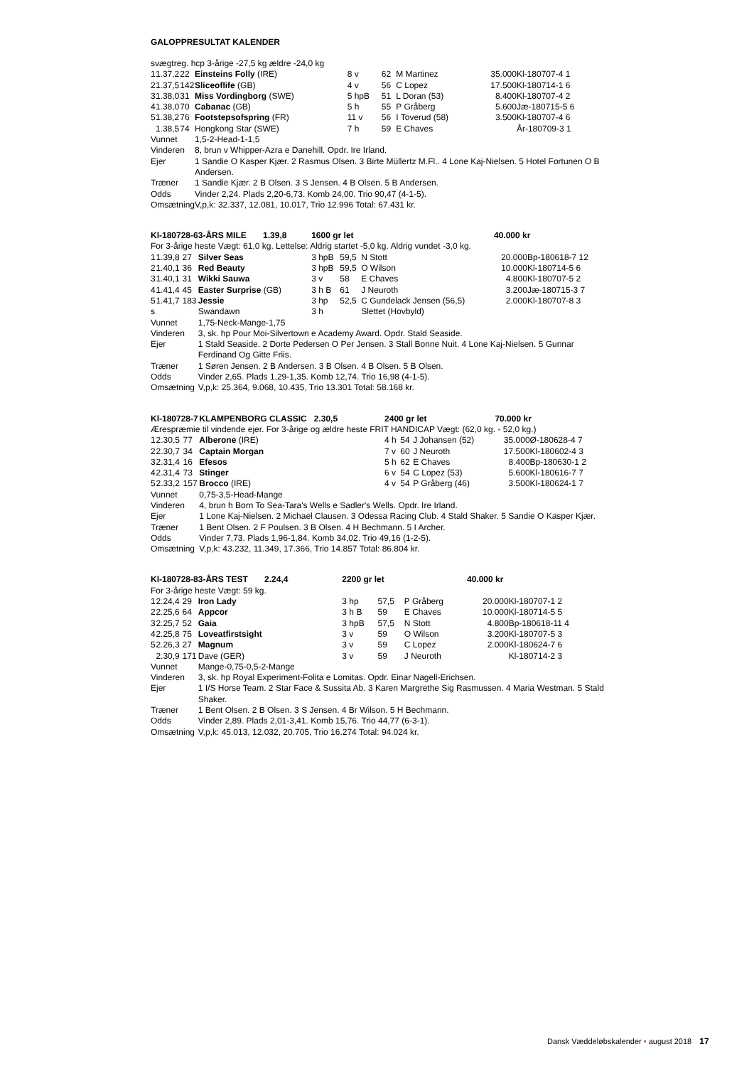GALOPPRESULTAT KALENDER
| svægtreg. hcp 3-årige -27,5 kg ældre -24,0 kg | | | | | | | | |
| 1 | 1.37,2 | 22 | Einsteins Folly (IRE) | 8 v | 62 | M Martinez | 35.000 | Kl-180707-4 1 |
| 2 | 1.37,5 | 142 | Sliceoflife (GB) | 4 v | 56 | C Lopez | 17.500 | Kl-180714-1 6 |
| 3 | 1.38,0 | 31 | Miss Vordingborg (SWE) | 5 hpB | 51 | L Doran (53) | 8.400 | Kl-180707-4 2 |
| 4 | 1.38,0 | 70 | Cabanac (GB) | 5 h | 55 | P Gråberg | 5.600 | Jæ-180715-5 6 |
| 5 | 1.38,2 | 76 | Footstepsofspring (FR) | 11 v | 56 | I Toverud (58) | 3.500 | Kl-180707-4 6 |
| | 1.38,5 | 74 | Hongkong Star (SWE) | 7 h | 59 | E Chaves | | År-180709-3 1 |
| Vunnet | | | 1,5-2-Head-1-1,5 | | | | | |
| Vinderen | | | 8, brun v Whipper-Azra e Danehill. Opdr. Ire Irland. | | | | | |
| Ejer | | | 1 Sandie O Kasper Kjær. 2 Rasmus Olsen. 3 Birte Müllertz M.Fl.. 4 Lone Kaj-Nielsen. 5 Hotel Fortunen O B Andersen. | | | | | |
| Træner | | | 1 Sandie Kjær. 2 B Olsen. 3 S Jensen. 4 B Olsen. 5 B Andersen. | | | | | |
| Odds | | | Vinder 2,24. Plads 2,20-6,73. Komb 24,00. Trio 90,47 (4-1-5). | | | | | |
| Omsætning | | | V,p,k: 32.337, 12.081, 10.017, Trio 12.996 Total: 67.431 kr. | | | | | |
| Kl-180728-6 | | | 3-ÅRS MILE 1.39,8 | 1600 gr let | | | 40.000 kr | |
| For 3-årige heste Vægt: 61,0 kg. Lettelse: Aldrig startet -5,0 kg. Aldrig vundet -3,0 kg. | | | | | | | | |
| 1 | 1.39,8 | 27 | Silver Seas | 3 hpB | 59,5 | N Stott | 20.000 | Bp-180618-7 12 |
| 2 | 1.40,1 | 36 | Red Beauty | 3 hpB | 59,5 | O Wilson | 10.000 | Kl-180714-5 6 |
| 3 | 1.40,1 | 31 | Wikki Sauwa | 3 v | 58 | E Chaves | 4.800 | Kl-180707-5 2 |
| 4 | 1.41,4 | 45 | Easter Surprise (GB) | 3 h B | 61 | J Neuroth | 3.200 | Jæ-180715-3 7 |
| 5 | 1.41,7 | 183 | Jessie | 3 hp | 52,5 | C Gundelack Jensen (56,5) | 2.000 | Kl-180707-8 3 |
| s | | | Swandawn | 3 h | | Slettet (Hovbyld) | | |
| Vunnet | | | 1,75-Neck-Mange-1,75 | | | | | |
| Vinderen | | | 3, sk. hp Pour Moi-Silvertown e Academy Award. Opdr. Stald Seaside. | | | | | |
| Ejer | | | 1 Stald Seaside. 2 Dorte Pedersen O Per Jensen. 3 Stall Bonne Nuit. 4 Lone Kaj-Nielsen. 5 Gunnar Ferdinand Og Gitte Friis. | | | | | |
| Træner | | | 1 Søren Jensen. 2 B Andersen. 3 B Olsen. 4 B Olsen. 5 B Olsen. | | | | | |
| Odds | | | Vinder 2,65. Plads 1,29-1,35. Komb 12,74. Trio 16,98 (4-1-5). | | | | | |
| Omsætning | | | V,p,k: 25.364, 9.068, 10.435, Trio 13.301 Total: 58.168 kr. | | | | | |
| Kl-180728-7 | | | KLAMPENBORG CLASSIC 2.30,5 | 2400 gr let | | | 70.000 kr | |
| Ærespræmie til vindende ejer. For 3-årige og ældre heste FRIT HANDICAP Vægt: (62,0 kg. - 52,0 kg.) | | | | | | | | |
| 1 | 2.30,5 | 77 | Alberone (IRE) | 4 h | 54 | J Johansen (52) | 35.000 | Ø-180628-4 7 |
| 2 | 2.30,7 | 34 | Captain Morgan | 7 v | 60 | J Neuroth | 17.500 | Kl-180602-4 3 |
| 3 | 2.31,4 | 16 | Efesos | 5 h | 62 | E Chaves | 8.400 | Bp-180630-1 2 |
| 4 | 2.31,4 | 73 | Stinger | 6 v | 54 | C Lopez (53) | 5.600 | Kl-180616-7 7 |
| 5 | 2.33,2 | 157 | Brocco (IRE) | 4 v | 54 | P Gråberg (46) | 3.500 | Kl-180624-1 7 |
| Vunnet | | | 0,75-3,5-Head-Mange | | | | | |
| Vinderen | | | 4, brun h Born To Sea-Tara's Wells e Sadler's Wells. Opdr. Ire Irland. | | | | | |
| Ejer | | | 1 Lone Kaj-Nielsen. 2 Michael Clausen. 3 Odessa Racing Club. 4 Stald Shaker. 5 Sandie O Kasper Kjær. | | | | | |
| Træner | | | 1 Bent Olsen. 2 F Poulsen. 3 B Olsen. 4 H Bechmann. 5 I Archer. | | | | | |
| Odds | | | Vinder 7,73. Plads 1,96-1,84. Komb 34,02. Trio 49,16 (1-2-5). | | | | | |
| Omsætning | | | V,p,k: 43.232, 11.349, 17.366, Trio 14.857 Total: 86.804 kr. | | | | | |
| Kl-180728-8 | | | 3-ÅRS TEST 2.24,4 | 2200 gr let | | | 40.000 kr | |
| For 3-årige heste Vægt: 59 kg. | | | | | | | | |
| 1 | 2.24,4 | 29 | Iron Lady | 3 hp | 57,5 | P Gråberg | 20.000 | Kl-180707-1 2 |
| 2 | 2.25,6 | 64 | Appcor | 3 h B | 59 | E Chaves | 10.000 | Kl-180714-5 5 |
| 3 | 2.25,7 | 52 | Gaia | 3 hpB | 57,5 | N Stott | 4.800 | Bp-180618-11 4 |
| 4 | 2.25,8 | 75 | Loveatfirstsight | 3 v | 59 | O Wilson | 3.200 | Kl-180707-5 3 |
| 5 | 2.26,3 | 27 | Magnum | 3 v | 59 | C Lopez | 2.000 | Kl-180624-7 6 |
| | 2.30,9 | 171 | Dave (GER) | 3 v | 59 | J Neuroth | | Kl-180714-2 3 |
| Vunnet | | | Mange-0,75-0,5-2-Mange | | | | | |
| Vinderen | | | 3, sk. hp Royal Experiment-Folita e Lomitas. Opdr. Einar Nagell-Erichsen. | | | | | |
| Ejer | | | 1 I/S Horse Team. 2 Star Face & Sussita Ab. 3 Karen Margrethe Sig Rasmussen. 4 Maria Westman. 5 Stald Shaker. | | | | | |
| Træner | | | 1 Bent Olsen. 2 B Olsen. 3 S Jensen. 4 Br Wilson. 5 H Bechmann. | | | | | |
| Odds | | | Vinder 2,89. Plads 2,01-3,41. Komb 15,76. Trio 44,77 (6-3-1). | | | | | |
| Omsætning | | | V,p,k: 45.013, 12.032, 20.705, Trio 16.274 Total: 94.024 kr. | | | | | |
Dansk Væddeløbskalender • august 2018 17